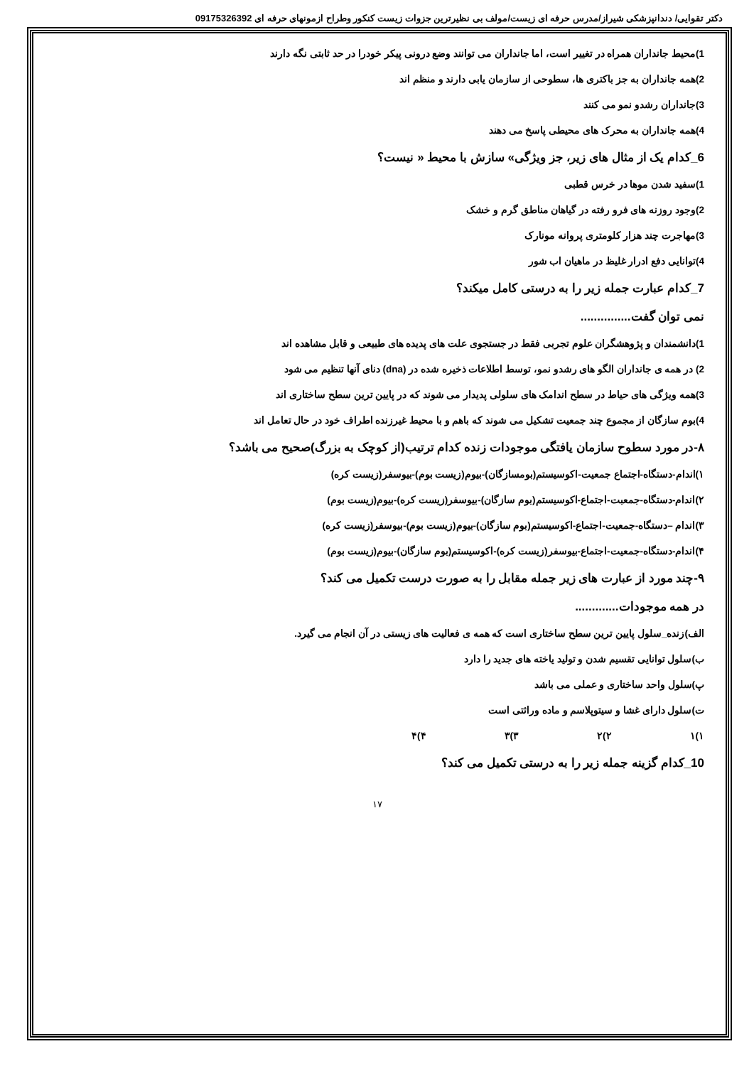دکتر تقوایی/ دندانپزشکی شیراز/مدرس حرفه ای زیست/مولف بی نظیرترین جزوات زیست کنکور وطراح ازمونهای حرفه ای 09175326392
1)محیط جانداران همراه در تغییر است، اما جانداران می توانند وضع درونی پیکر خودرا در حد ثابتی نگه دارند
2)همه جانداران به جز باکتری ها، سطوحی از سازمان یابی دارند و منظم اند
3)جانداران رشدو نمو می کنند
4)همه جانداران به محرک های محیطی پاسخ می دهند
6_کدام یک از مثال های زیر، جز ویژگی» سازش با محیط « نیست؟
1)سفید شدن موها در خرس قطبی
2)وجود روزنه های فرو رفته در گیاهان مناطق گرم و خشک
3)مهاجرت چند هزار کلومتری پروانه مونارک
4)توانایی دفع ادرار غلیظ در ماهیان اب شور
7_کدام عبارت جمله زیر را به درستی کامل میکند؟
نمی توان گفت...............
1)دانشمندان و پژوهشگران علوم تجربی فقط در جستجوی علت های پدیده های طبیعی و قابل مشاهده اند
2) در همه ی جانداران الگو های رشدو نمو، توسط اطلاعات ذخیره شده در (dna) دنای آنها تنظیم می شود
3)همه ویژگی های حیاط در سطح اندامک های سلولی پدیدار می شوند که در پایین ترین سطح ساختاری اند
4)بوم سازگان از مجموع چند جمعیت تشکیل می شوند که باهم و با محیط غیرزنده اطراف خود در حال تعامل اند
۸-در مورد سطوح سازمان یافتگی موجودات زنده کدام ترتیب(از کوچک به بزرگ)صحیح می باشد؟
۱)اندام-دستگاه-اجتماع جمعیت-اکوسیستم(بومسازگان)-بیوم(زیست بوم)-بیوسفر(زیست کره)
۲)اندام-دستگاه-جمعبت-اجتماع-اکوسیستم(بوم سازگان)-بیوسفر(زیست کره)-بیوم(زیست بوم)
۳)اندام –دستگاه-جمعیت-اجتماع-اکوسیستم(بوم سازگان)-بیوم(زیست بوم)-بیوسفر(زیست کره)
۴)اندام-دستگاه-جمعیت-اجتماع-بیوسفر(زیست کره)-اکوسیستم(بوم سازگان)-بیوم(زیست بوم)
۹-چند مورد از عبارت های زیر جمله مقابل را به صورت درست تکمیل می کند؟
در همه موجودات.............
الف)زنده_سلول پایین ترین سطح ساختاری است که همه ی فعالیت های زیستی در آن انجام می گیرد.
ب)سلول توانایی تقسیم شدن و تولید یاخته های جدید را دارد
پ)سلول واحد ساختاری و عملی می باشد
ت)سلول دارای غشا و سیتوپلاسم و ماده وراثتی است
۱)۱ ۲)۲ ۳)۳ ۴)۴
10_کدام گزینه جمله زیر را به درستی تکمیل می کند؟
۱۷